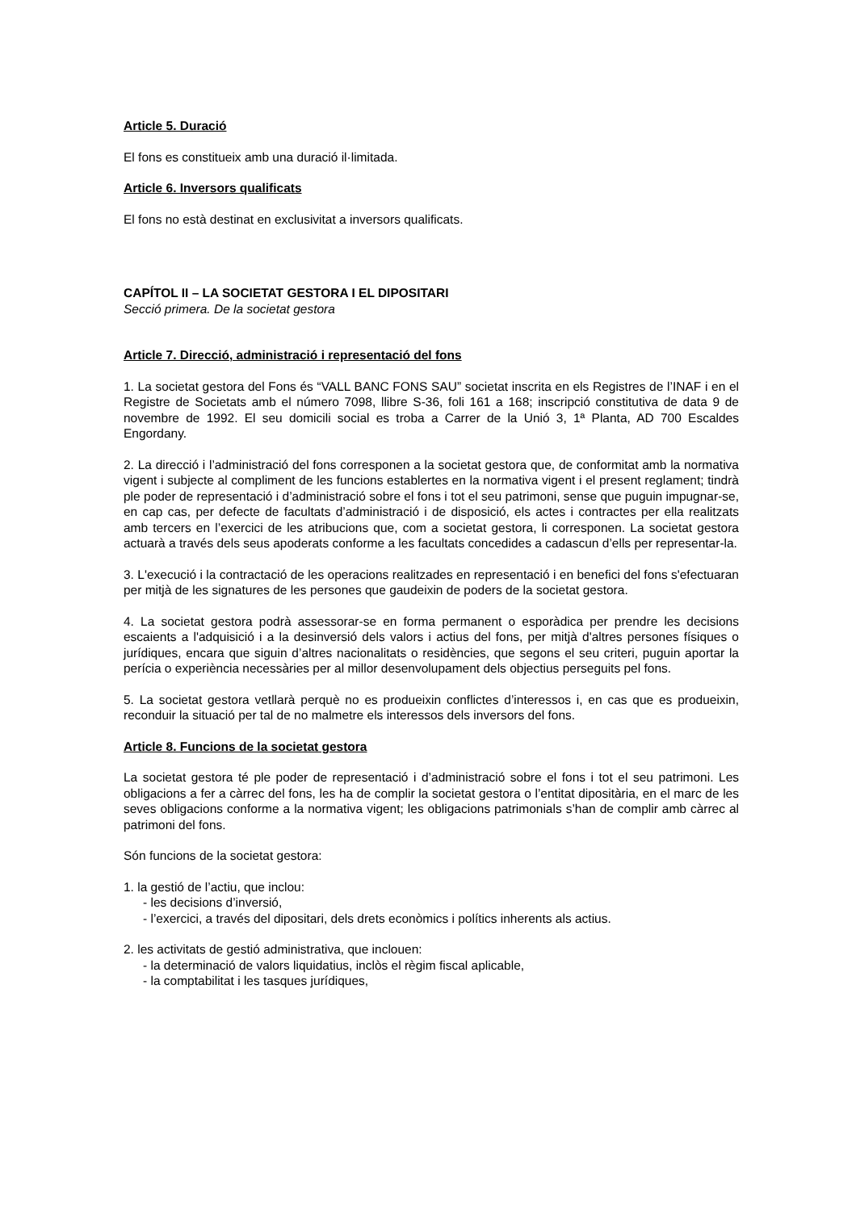Article 5. Duració
El fons es constitueix amb una duració il·limitada.
Article 6. Inversors qualificats
El fons no està destinat en exclusivitat a inversors qualificats.
CAPÍTOL II – LA SOCIETAT GESTORA I EL DIPOSITARI
Secció primera. De la societat gestora
Article 7. Direcció, administració i representació del fons
1. La societat gestora del Fons és “VALL BANC FONS SAU” societat inscrita en els Registres de l’INAF i en el Registre de Societats amb el número 7098, llibre S-36, foli 161 a 168; inscripció constitutiva de data 9 de novembre de 1992. El seu domicili social es troba a Carrer de la Unió 3, 1ª Planta, AD 700 Escaldes Engordany.
2. La direcció i l’administració del fons corresponen a la societat gestora que, de conformitat amb la normativa vigent i subjecte al compliment de les funcions establertes en la normativa vigent i el present reglament; tindrà ple poder de representació i d’administració sobre el fons i tot el seu patrimoni, sense que puguin impugnar-se, en cap cas, per defecte de facultats d’administració i de disposició, els actes i contractes per ella realitzats amb tercers en l’exercici de les atribucions que, com a societat gestora, li corresponen. La societat gestora actuarà a través dels seus apoderats conforme a les facultats concedides a cadascun d’ells per representar-la.
3. L'execució i la contractació de les operacions realitzades en representació i en benefici del fons s'efectuaran per mitjà de les signatures de les persones que gaudeixin de poders de la societat gestora.
4. La societat gestora podrà assessorar-se en forma permanent o esporàdica per prendre les decisions escaients a l'adquisició i a la desinversió dels valors i actius del fons, per mitjà d'altres persones físiques o jurídiques, encara que siguin d’altres nacionalitats o residències, que segons el seu criteri, puguin aportar la perícia o experiència necessàries per al millor desenvolupament dels objectius perseguits pel fons.
5. La societat gestora vetllarà perquè no es produeixin conflictes d’interessos i, en cas que es produeixin, reconduir la situació per tal de no malmetre els interessos dels inversors del fons.
Article 8. Funcions de la societat gestora
La societat gestora té ple poder de representació i d’administració sobre el fons i tot el seu patrimoni. Les obligacions a fer a càrrec del fons, les ha de complir la societat gestora o l’entitat dipositària, en el marc de les seves obligacions conforme a la normativa vigent; les obligacions patrimonials s’han de complir amb càrrec al patrimoni del fons.
Són funcions de la societat gestora:
1. la gestió de l’actiu, que inclou:
- les decisions d’inversió,
- l’exercici, a través del dipositari, dels drets econòmics i polítics inherents als actius.
2. les activitats de gestió administrativa, que inclouen:
- la determinació de valors liquidatius, inclòs el règim fiscal aplicable,
- la comptabilitat i les tasques jurídiques,